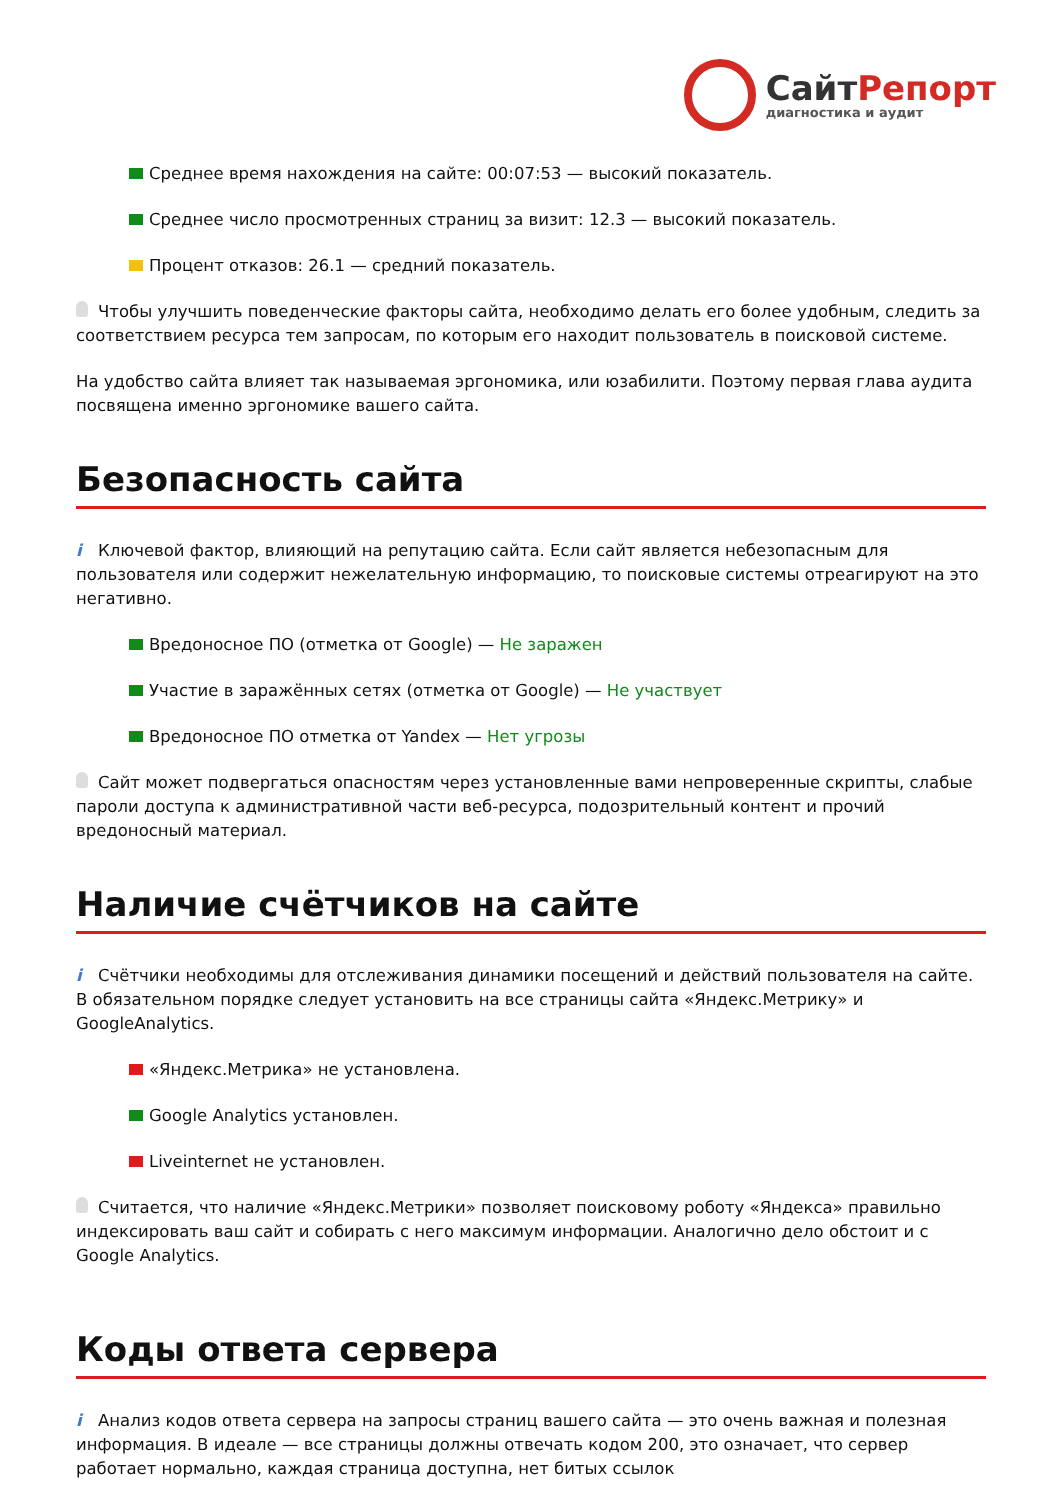СайтРепорт
диагностика и аудит
Среднее время нахождения на сайте: 00:07:53 — высокий показатель.
Среднее число просмотренных страниц за визит: 12.3 — высокий показатель.
Процент отказов: 26.1 — средний показатель.
Чтобы улучшить поведенческие факторы сайта, необходимо делать его более удобным, следить за соответствием ресурса тем запросам, по которым его находит пользователь в поисковой системе.
На удобство сайта влияет так называемая эргономика, или юзабилити. Поэтому первая глава аудита посвящена именно эргономике вашего сайта.
Безопасность сайта
i Ключевой фактор, влияющий на репутацию сайта. Если сайт является небезопасным для пользователя или содержит нежелательную информацию, то поисковые системы отреагируют на это негативно.
Вредоносное ПО (отметка от Google) — Не заражен
Участие в заражённых сетях (отметка от Google) — Не участвует
Вредоносное ПО отметка от Yandex — Нет угрозы
Сайт может подвергаться опасностям через установленные вами непроверенные скрипты, слабые пароли доступа к административной части веб-ресурса, подозрительный контент и прочий вредоносный материал.
Наличие счётчиков на сайте
i Счётчики необходимы для отслеживания динамики посещений и действий пользователя на сайте. В обязательном порядке следует установить на все страницы сайта «Яндекс.Метрику» и GoogleAnalytics.
«Яндекс.Метрика» не установлена.
Google Analytics установлен.
Liveinternet не установлен.
Считается, что наличие «Яндекс.Метрики» позволяет поисковому роботу «Яндекса» правильно индексировать ваш сайт и собирать с него максимум информации. Аналогично дело обстоит и с Google Analytics.
Коды ответа сервера
i Анализ кодов ответа сервера на запросы страниц вашего сайта — это очень важная и полезная информация. В идеале — все страницы должны отвечать кодом 200, это означает, что сервер работает нормально, каждая страница доступна, нет битых ссылок